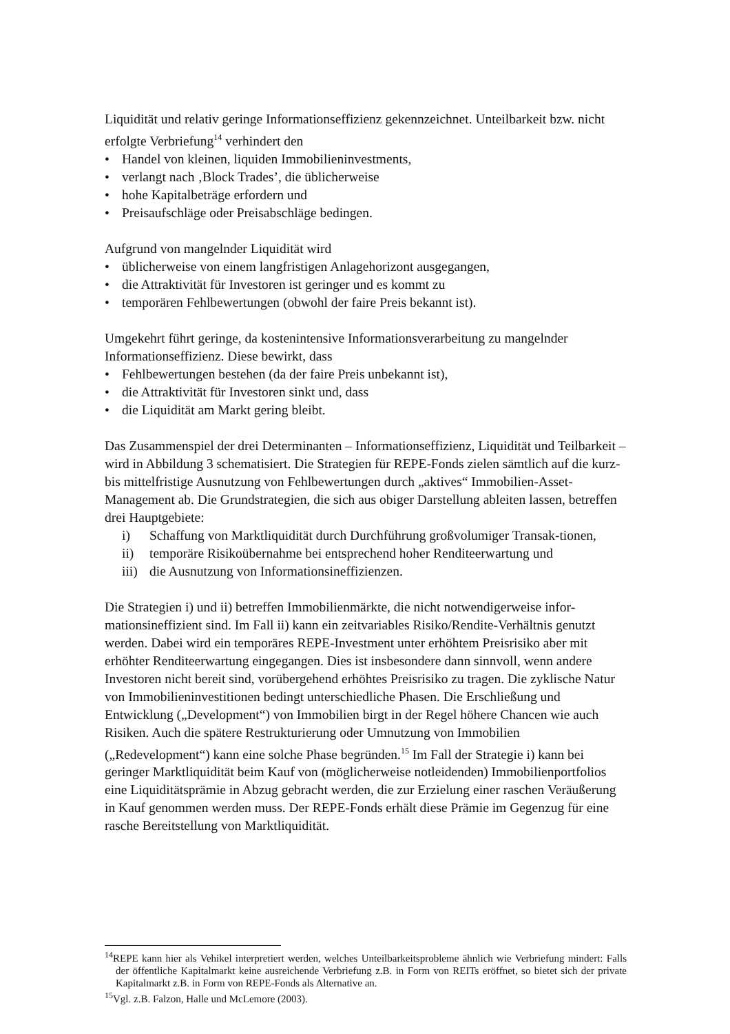Liquidität und relativ geringe Informationseffizienz gekennzeichnet. Unteilbarkeit bzw. nicht erfolgte Verbriefung<sup>14</sup> verhindert den
• Handel von kleinen, liquiden Immobilieninvestments,
• verlangt nach ‚Block Trades’, die üblicherweise
• hohe Kapitalbeträge erfordern und
• Preisaufschläge oder Preisabschläge bedingen.
Aufgrund von mangelnder Liquidität wird
• üblicherweise von einem langfristigen Anlagehorizont ausgegangen,
• die Attraktivität für Investoren ist geringer und es kommt zu
• temporären Fehlbewertungen (obwohl der faire Preis bekannt ist).
Umgekehrt führt geringe, da kostenintensive Informationsverarbeitung zu mangelnder Informationseffizienz. Diese bewirkt, dass
• Fehlbewertungen bestehen (da der faire Preis unbekannt ist),
• die Attraktivität für Investoren sinkt und, dass
• die Liquidität am Markt gering bleibt.
Das Zusammenspiel der drei Determinanten – Informationseffizienz, Liquidität und Teilbarkeit – wird in Abbildung 3 schematisiert. Die Strategien für REPE-Fonds zielen sämtlich auf die kurz- bis mittelfristige Ausnutzung von Fehlbewertungen durch „aktives“ Immobilien-Asset-Management ab. Die Grundstrategien, die sich aus obiger Darstellung ableiten lassen, betreffen drei Hauptgebiete:
i) Schaffung von Marktliquidität durch Durchführung großvolumiger Transak-tionen,
ii) temporäre Risikoübernahme bei entsprechend hoher Renditeerwartung und
iii) die Ausnutzung von Informationsineffizienzen.
Die Strategien i) und ii) betreffen Immobilienmärkte, die nicht notwendigerweise infor-mationsineffizient sind. Im Fall ii) kann ein zeitvariables Risiko/Rendite-Verhältnis genutzt werden. Dabei wird ein temporäres REPE-Investment unter erhöhtem Preisrisiko aber mit erhöhter Renditeerwartung eingegangen. Dies ist insbesondere dann sinnvoll, wenn andere Investoren nicht bereit sind, vorübergehend erhöhtes Preisrisiko zu tragen. Die zyklische Natur von Immobilieninvestitionen bedingt unterschiedliche Phasen. Die Erschließung und Entwicklung („Development“) von Immobilien birgt in der Regel höhere Chancen wie auch Risiken. Auch die spätere Restrukturierung oder Umnutzung von Immobilien („Redevelopment“) kann eine solche Phase begründen.<sup>15</sup> Im Fall der Strategie i) kann bei geringer Marktliquidität beim Kauf von (möglicherweise notleidenden) Immobilienportfolios eine Liquiditätsprämie in Abzug gebracht werden, die zur Erzielung einer raschen Veräußerung in Kauf genommen werden muss. Der REPE-Fonds erhält diese Prämie im Gegenzug für eine rasche Bereitstellung von Marktliquidität.
<sup>14</sup> REPE kann hier als Vehikel interpretiert werden, welches Unteilbarkeitsprobleme ähnlich wie Verbriefung mindert: Falls der öffentliche Kapitalmarkt keine ausreichende Verbriefung z.B. in Form von REITs eröffnet, so bietet sich der private Kapitalmarkt z.B. in Form von REPE-Fonds als Alternative an.
<sup>15</sup> Vgl. z.B. Falzon, Halle und McLemore (2003).